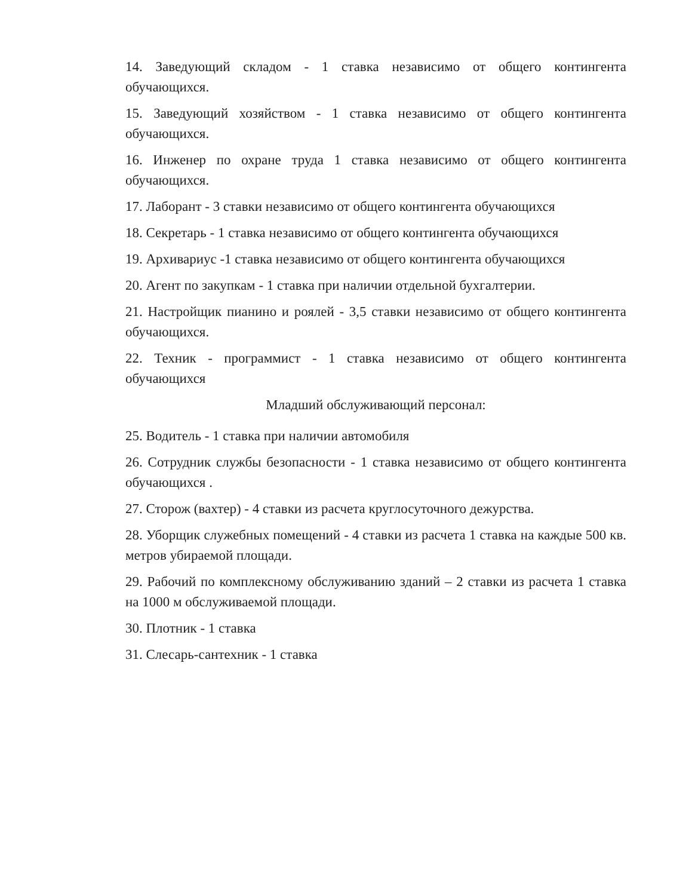14. Заведующий складом - 1 ставка независимо от общего контингента обучающихся.
15. Заведующий хозяйством - 1 ставка независимо от общего контингента обучающихся.
16. Инженер по охране труда 1 ставка независимо от общего контингента обучающихся.
17. Лаборант - 3 ставки независимо от общего контингента обучающихся
18. Секретарь - 1 ставка независимо от общего контингента обучающихся
19. Архивариус -1 ставка независимо от общего контингента обучающихся
20. Агент по закупкам - 1 ставка при наличии отдельной бухгалтерии.
21. Настройщик пианино и роялей - 3,5 ставки независимо от общего контингента обучающихся.
22. Техник - программист - 1 ставка независимо от общего контингента обучающихся
Младший обслуживающий персонал:
25. Водитель - 1 ставка при наличии автомобиля
26. Сотрудник службы безопасности - 1 ставка независимо от общего контингента обучающихся .
27. Сторож (вахтер) - 4 ставки из расчета круглосуточного дежурства.
28. Уборщик служебных помещений - 4 ставки из расчета 1 ставка на каждые 500 кв. метров убираемой площади.
29. Рабочий по комплексному обслуживанию зданий – 2 ставки из расчета 1 ставка на 1000 м обслуживаемой площади.
30. Плотник - 1 ставка
31. Слесарь-сантехник - 1 ставка